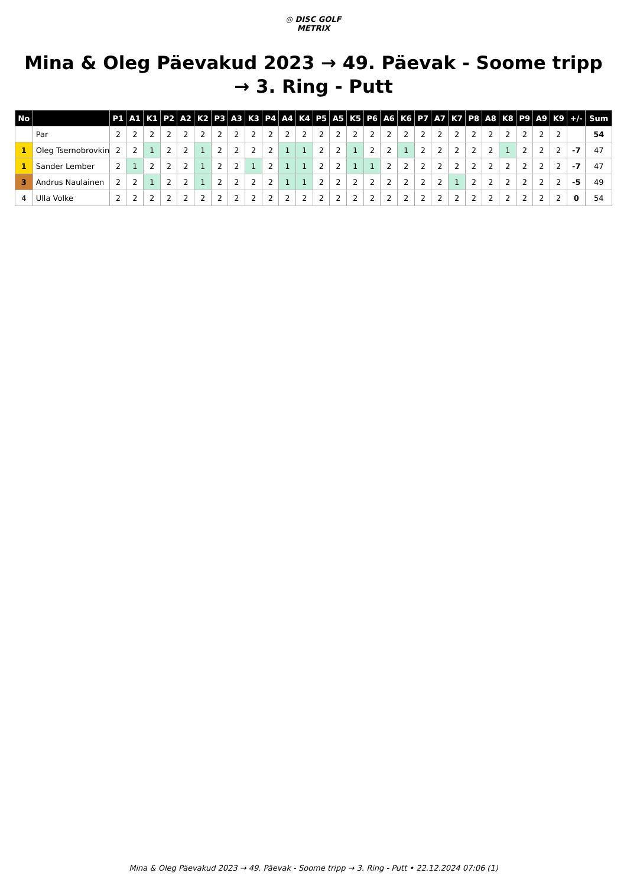◎ DISC GOLF
METRIX
Mina & Oleg Päevakud 2023 → 49. Päevak - Soome tripp → 3. Ring - Putt
| No | | P1 | A1 | K1 | P2 | A2 | K2 | P3 | A3 | K3 | P4 | A4 | K4 | P5 | A5 | K5 | P6 | A6 | K6 | P7 | A7 | K7 | P8 | A8 | K8 | P9 | A9 | K9 | +/- | Sum |
| --- | --- | --- | --- | --- | --- | --- | --- | --- | --- | --- | --- | --- | --- | --- | --- | --- | --- | --- | --- | --- | --- | --- | --- | --- | --- | --- | --- | --- | --- | --- |
| | Par | 2 | 2 | 2 | 2 | 2 | 2 | 2 | 2 | 2 | 2 | 2 | 2 | 2 | 2 | 2 | 2 | 2 | 2 | 2 | 2 | 2 | 2 | 2 | 2 | 2 | 2 | 2 | | 54 |
| 1 | Oleg Tsernobrovkin | 2 | 2 | 1 | 2 | 2 | 1 | 2 | 2 | 2 | 2 | 1 | 1 | 2 | 2 | 1 | 2 | 2 | 1 | 2 | 2 | 2 | 2 | 2 | 1 | 2 | 2 | 2 | -7 | 47 |
| 1 | Sander Lember | 2 | 1 | 2 | 2 | 2 | 1 | 2 | 2 | 1 | 2 | 1 | 1 | 2 | 2 | 1 | 1 | 2 | 2 | 2 | 2 | 2 | 2 | 2 | 2 | 2 | 2 | 2 | -7 | 47 |
| 3 | Andrus Naulainen | 2 | 2 | 1 | 2 | 2 | 1 | 2 | 2 | 2 | 2 | 1 | 1 | 2 | 2 | 2 | 2 | 2 | 2 | 2 | 2 | 1 | 2 | 2 | 2 | 2 | 2 | 2 | -5 | 49 |
| 4 | Ulla Volke | 2 | 2 | 2 | 2 | 2 | 2 | 2 | 2 | 2 | 2 | 2 | 2 | 2 | 2 | 2 | 2 | 2 | 2 | 2 | 2 | 2 | 2 | 2 | 2 | 2 | 2 | 2 | 0 | 54 |
Mina & Oleg Päevakud 2023 → 49. Päevak - Soome tripp → 3. Ring - Putt • 22.12.2024 07:06 (1)